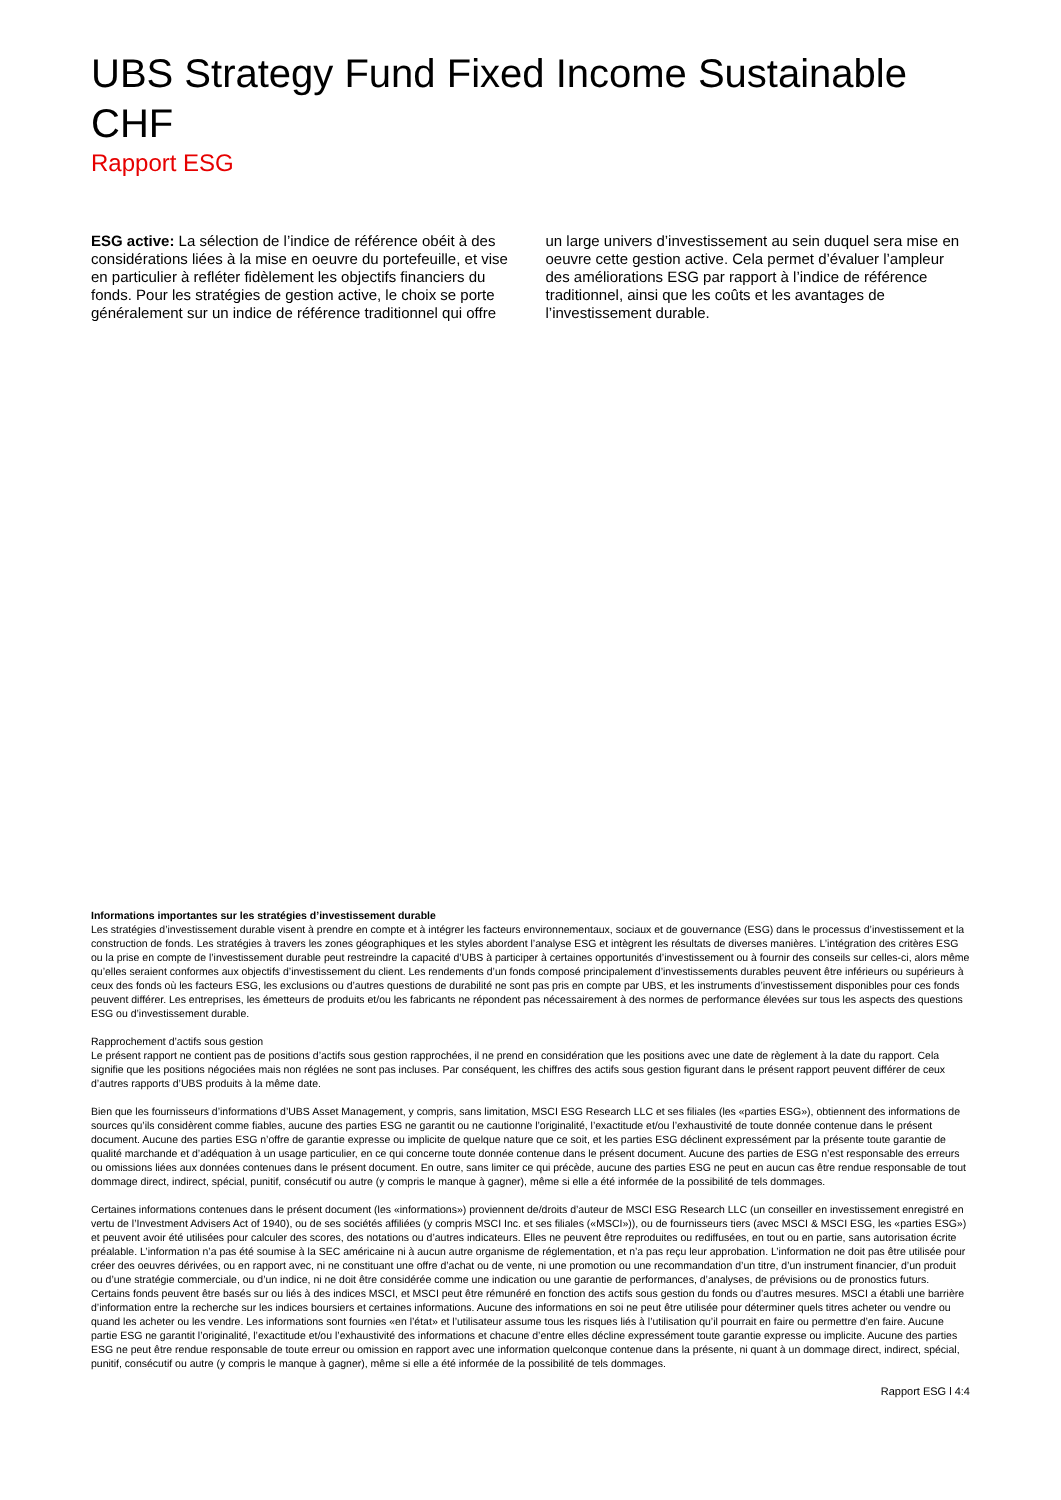UBS Strategy Fund Fixed Income Sustainable CHF
Rapport ESG
ESG active: La sélection de l’indice de référence obéit à des considérations liées à la mise en oeuvre du portefeuille, et vise en particulier à refléter fidèlement les objectifs financiers du fonds. Pour les stratégies de gestion active, le choix se porte généralement sur un indice de référence traditionnel qui offre un large univers d’investissement au sein duquel sera mise en oeuvre cette gestion active. Cela permet d’évaluer l’ampleur des améliorations ESG par rapport à l’indice de référence traditionnel, ainsi que les coûts et les avantages de l’investissement durable.
Informations importantes sur les stratégies d’investissement durable
Les stratégies d’investissement durable visent à prendre en compte et à intégrer les facteurs environnementaux, sociaux et de gouvernance (ESG) dans le processus d’investissement et la construction de fonds. Les stratégies à travers les zones géographiques et les styles abordent l’analyse ESG et intègrent les résultats de diverses manières. L’intégration des critères ESG ou la prise en compte de l’investissement durable peut restreindre la capacité d’UBS à participer à certaines opportunités d’investissement ou à fournir des conseils sur celles-ci, alors même qu’elles seraient conformes aux objectifs d’investissement du client. Les rendements d’un fonds composé principalement d’investissements durables peuvent être inférieurs ou supérieurs à ceux des fonds où les facteurs ESG, les exclusions ou d’autres questions de durabilité ne sont pas pris en compte par UBS, et les instruments d’investissement disponibles pour ces fonds peuvent différer. Les entreprises, les émetteurs de produits et/ou les fabricants ne répondent pas nécessairement à des normes de performance élevées sur tous les aspects des questions ESG ou d’investissement durable.
Rapprochement d’actifs sous gestion
Le présent rapport ne contient pas de positions d’actifs sous gestion rapprochées, il ne prend en considération que les positions avec une date de règlement à la date du rapport. Cela signifie que les positions négociées mais non réglées ne sont pas incluses. Par conséquent, les chiffres des actifs sous gestion figurant dans le présent rapport peuvent différer de ceux d’autres rapports d’UBS produits à la même date.
Bien que les fournisseurs d’informations d’UBS Asset Management, y compris, sans limitation, MSCI ESG Research LLC et ses filiales (les «parties ESG»), obtiennent des informations de sources qu’ils considèrent comme fiables, aucune des parties ESG ne garantit ou ne cautionne l’originalité, l’exactitude et/ou l’exhaustivité de toute donnée contenue dans le présent document. Aucune des parties ESG n’offre de garantie expresse ou implicite de quelque nature que ce soit, et les parties ESG déclinent expressément par la présente toute garantie de qualité marchande et d’adéquation à un usage particulier, en ce qui concerne toute donnée contenue dans le présent document. Aucune des parties de ESG n’est responsable des erreurs ou omissions liées aux données contenues dans le présent document. En outre, sans limiter ce qui précède, aucune des parties ESG ne peut en aucun cas être rendue responsable de tout dommage direct, indirect, spécial, punitif, consécutif ou autre (y compris le manque à gagner), même si elle a été informée de la possibilité de tels dommages.
Certaines informations contenues dans le présent document (les «informations») proviennent de/droits d’auteur de MSCI ESG Research LLC (un conseiller en investissement enregistré en vertu de l’Investment Advisers Act of 1940), ou de ses sociétés affiliées (y compris MSCI Inc. et ses filiales («MSCI»)), ou de fournisseurs tiers (avec MSCI & MSCI ESG, les «parties ESG») et peuvent avoir été utilisées pour calculer des scores, des notations ou d’autres indicateurs. Elles ne peuvent être reproduites ou rediffusées, en tout ou en partie, sans autorisation écrite préalable. L’information n’a pas été soumise à la SEC américaine ni à aucun autre organisme de réglementation, et n’a pas reçu leur approbation. L’information ne doit pas être utilisée pour créer des oeuvres dérivées, ou en rapport avec, ni ne constituant une offre d’achat ou de vente, ni une promotion ou une recommandation d’un titre, d’un instrument financier, d’un produit ou d’une stratégie commerciale, ou d’un indice, ni ne doit être considérée comme une indication ou une garantie de performances, d’analyses, de prévisions ou de pronostics futurs. Certains fonds peuvent être basés sur ou liés à des indices MSCI, et MSCI peut être rémunéré en fonction des actifs sous gestion du fonds ou d’autres mesures. MSCI a établi une barrière d’information entre la recherche sur les indices boursiers et certaines informations. Aucune des informations en soi ne peut être utilisée pour déterminer quels titres acheter ou vendre ou quand les acheter ou les vendre. Les informations sont fournies «en l’état» et l’utilisateur assume tous les risques liés à l’utilisation qu’il pourrait en faire ou permettre d’en faire. Aucune partie ESG ne garantit l’originalité, l’exactitude et/ou l’exhaustivité des informations et chacune d’entre elles décline expressément toute garantie expresse ou implicite. Aucune des parties ESG ne peut être rendue responsable de toute erreur ou omission en rapport avec une information quelconque contenue dans la présente, ni quant à un dommage direct, indirect, spécial, punitif, consécutif ou autre (y compris le manque à gagner), même si elle a été informée de la possibilité de tels dommages.
Rapport ESG l 4:4